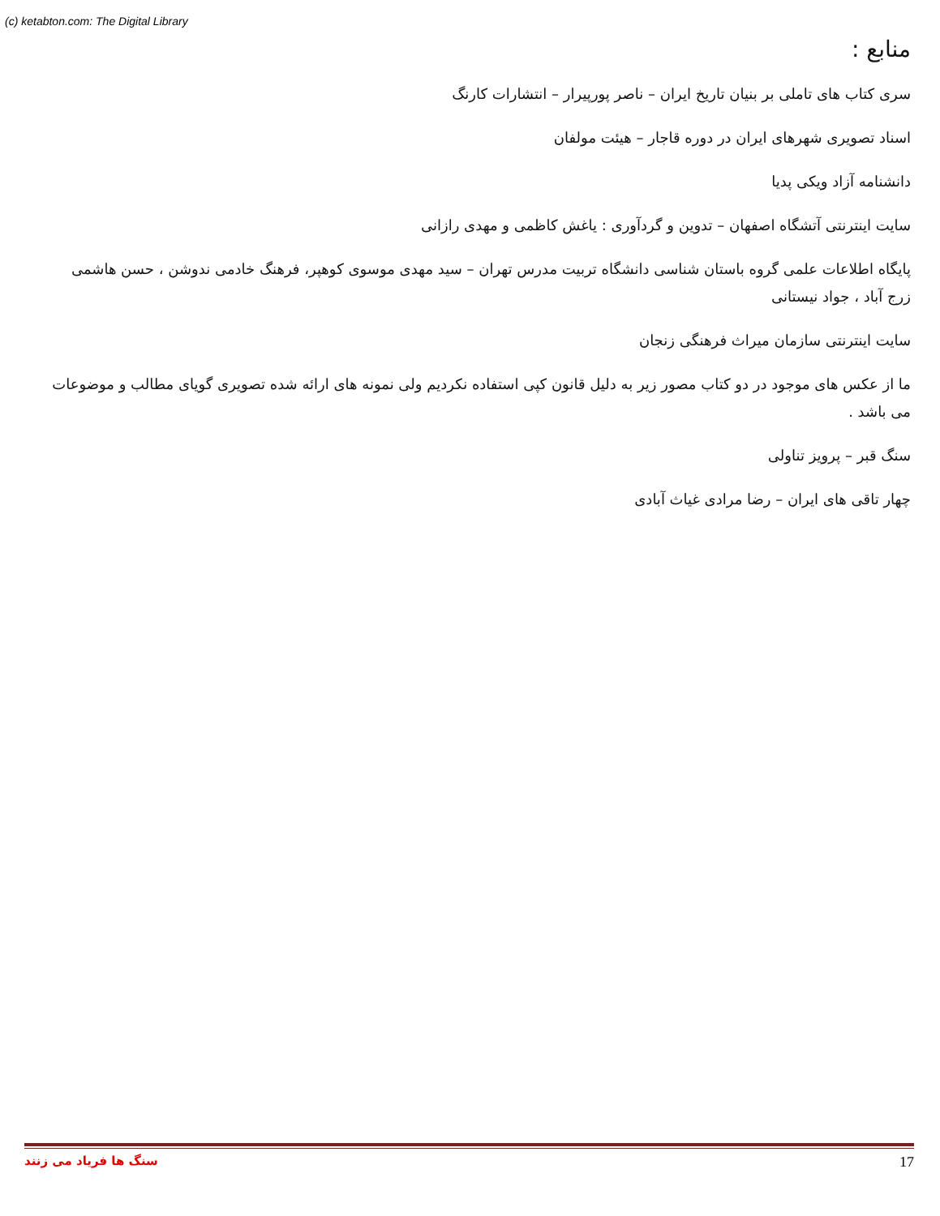(c) ketabton.com: The Digital Library
منابع :
سری کتاب های تاملی بر بنیان تاریخ ایران – ناصر پورپیرار – انتشارات کارنگ
اسناد تصویری شهرهای ایران در دوره قاجار – هیئت مولفان
دانشنامه آزاد ویکی پدیا
سایت اینترنتی آتشگاه اصفهان – تدوین و گردآوری : یاغش کاظمی و مهدی رازانی
پایگاه اطلاعات علمی گروه باستان شناسی دانشگاه تربیت مدرس تهران – سید مهدی موسوی کوهپر، فرهنگ خادمی ندوشن ، حسن هاشمی زرج آباد ، جواد نیستانی
سایت اینترنتی سازمان میراث فرهنگی زنجان
ما از عکس های موجود در دو کتاب مصور زیر به دلیل قانون کپی استفاده نکردیم ولی نمونه های ارائه شده تصویری گویای مطالب و موضوعات می باشد .
سنگ قبر – پرویز تناولی
چهار تاقی های ایران – رضا مرادی غیاث آبادی
سنگ ها فریاد می زنند 17